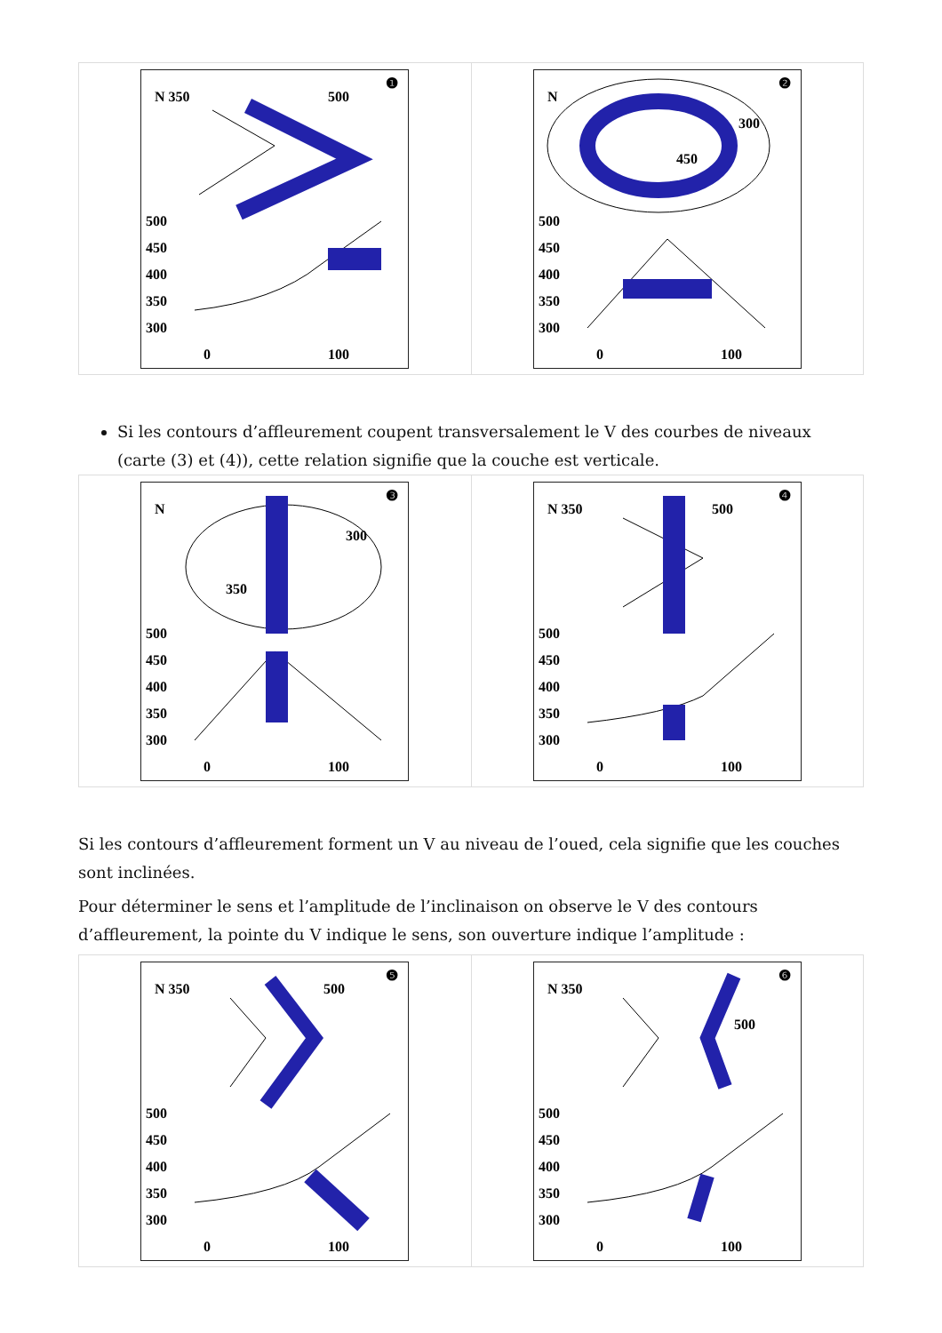❶
N 350
500
500
450
400
350
300
0
100
❷
N
300
450
500
450
400
350
300
0
100
Si les contours d’affleurement coupent transversalement le V des courbes de niveaux (carte (3) et (4)), cette relation signifie que la couche est verticale.
❸
N
300
350
500
450
400
350
300
0
100
❹
N 350
500
500
450
400
350
300
0
100
Si les contours d’affleurement forment un V au niveau de l’oued, cela signifie que les couches sont inclinées.
Pour déterminer le sens et l’amplitude de l’inclinaison on observe le V des contours d’affleurement, la pointe du V indique le sens, son ouverture indique l’amplitude :
❺
N 350
500
500
450
400
350
300
0
100
❻
N 350
500
500
450
400
350
300
0
100